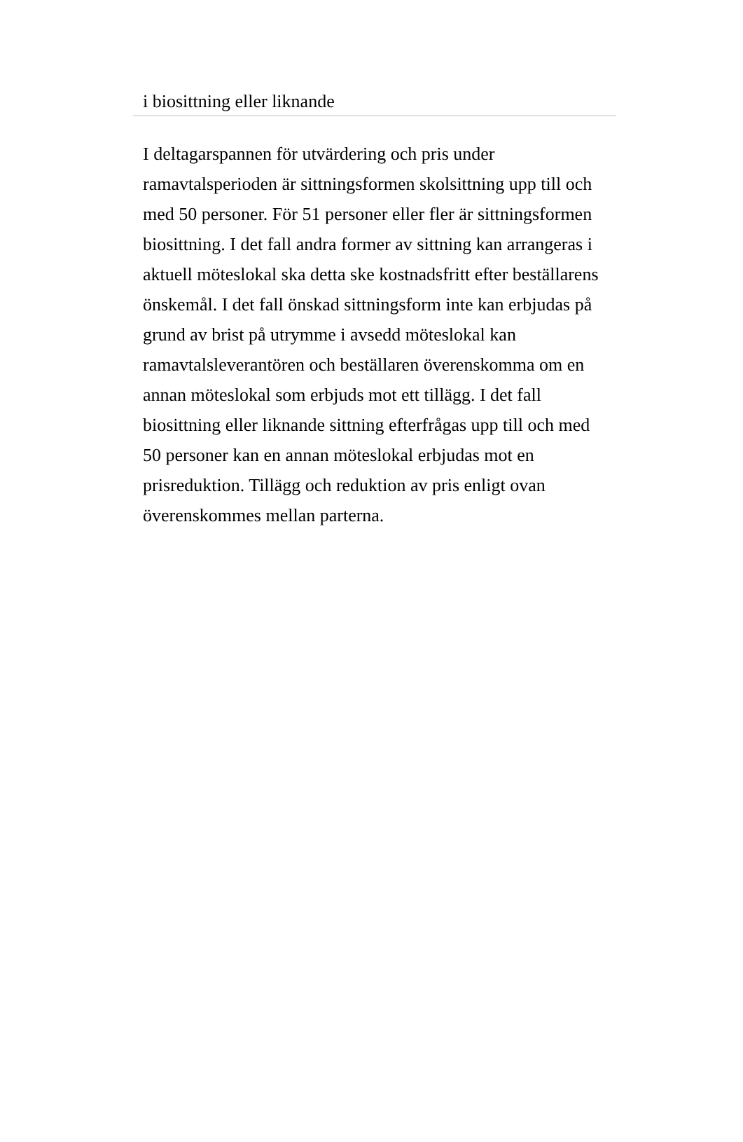i biosittning eller liknande
I deltagarspannen för utvärdering och pris under ramavtalsperioden är sittningsformen skolsittning upp till och med 50 personer. För 51 personer eller fler är sittningsformen biosittning. I det fall andra former av sittning kan arrangeras i aktuell möteslokal ska detta ske kostnadsfritt efter beställarens önskemål. I det fall önskad sittningsform inte kan erbjudas på grund av brist på utrymme i avsedd möteslokal kan ramavtalsleverantören och beställaren överenskomma om en annan möteslokal som erbjuds mot ett tillägg. I det fall biosittning eller liknande sittning efterfrågas upp till och med 50 personer kan en annan möteslokal erbjudas mot en prisreduktion. Tillägg och reduktion av pris enligt ovan överenskommes mellan parterna.